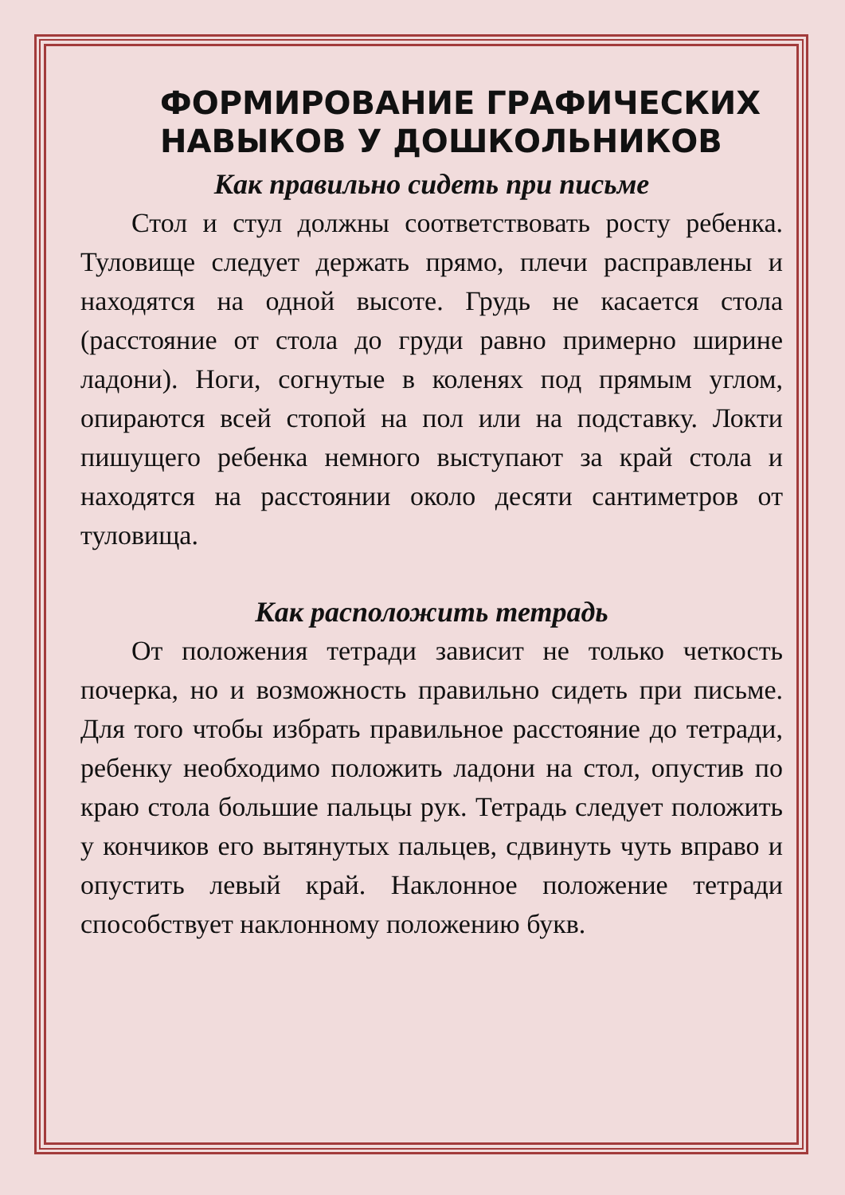ФОРМИРОВАНИЕ ГРАФИЧЕСКИХ НАВЫКОВ У ДОШКОЛЬНИКОВ
Как правильно сидеть при письме
Стол и стул должны соответствовать росту ребенка. Туловище следует держать прямо, плечи расправлены и находятся на одной высоте. Грудь не касается стола (расстояние от стола до груди равно примерно ширине ладони). Ноги, согнутые в коленях под прямым углом, опираются всей стопой на пол или на подставку. Локти пишущего ребенка немного выступают за край стола и находятся на расстоянии около десяти сантиметров от туловища.
Как расположить тетрадь
От положения тетради зависит не только четкость почерка, но и возможность правильно сидеть при письме. Для того чтобы избрать правильное расстояние до тетради, ребенку необходимо положить ладони на стол, опустив по краю стола большие пальцы рук. Тетрадь следует положить у кончиков его вытянутых пальцев, сдвинуть чуть вправо и опустить левый край. Наклонное положение тетради способствует наклонному положению букв.